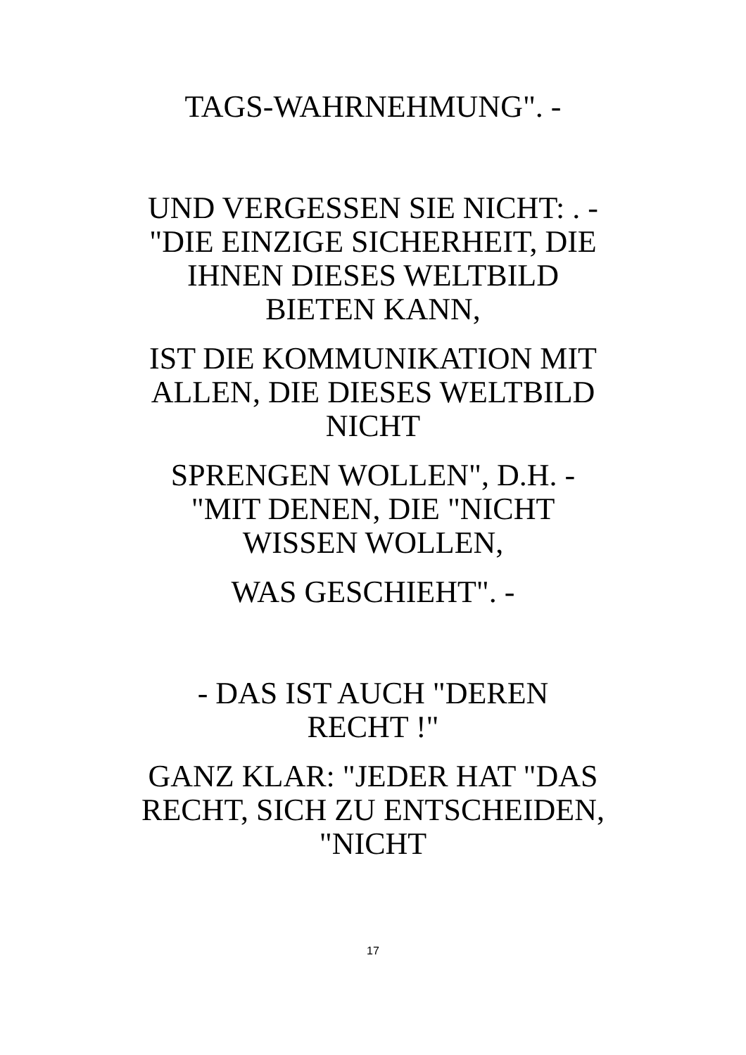TAGS-WAHRNEHMUNG". -
UND VERGESSEN SIE NICHT: . -
"DIE EINZIGE SICHERHEIT, DIE
IHNEN DIESES WELTBILD
BIETEN KANN,
IST DIE KOMMUNIKATION MIT
ALLEN, DIE DIESES WELTBILD
NICHT
SPRENGEN WOLLEN", D.H. -
"MIT DENEN, DIE "NICHT
WISSEN WOLLEN,
WAS GESCHIEHT". -
- DAS IST AUCH "DEREN
RECHT !"
GANZ KLAR: "JEDER HAT "DAS
RECHT, SICH ZU ENTSCHEIDEN,
"NICHT
17